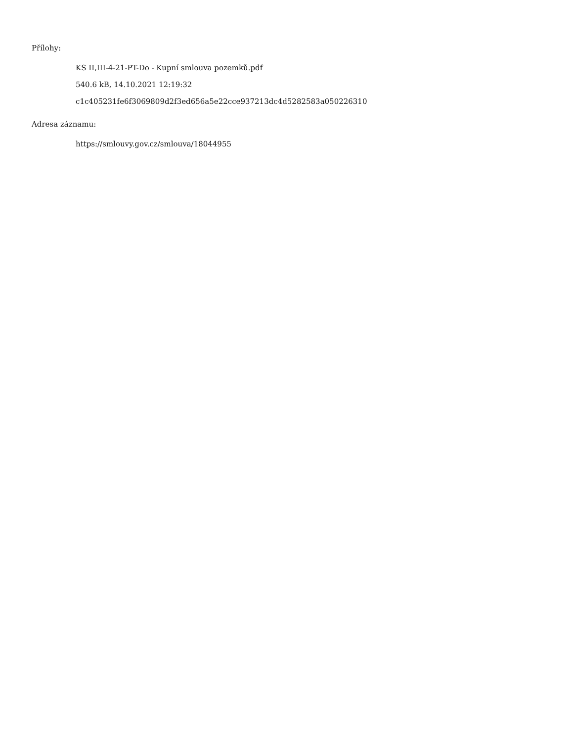Přílohy:
KS II,III-4-21-PT-Do - Kupní smlouva pozemků.pdf
540.6 kB, 14.10.2021 12:19:32
c1c405231fe6f3069809d2f3ed656a5e22cce937213dc4d5282583a050226310
Adresa záznamu:
https://smlouvy.gov.cz/smlouva/18044955